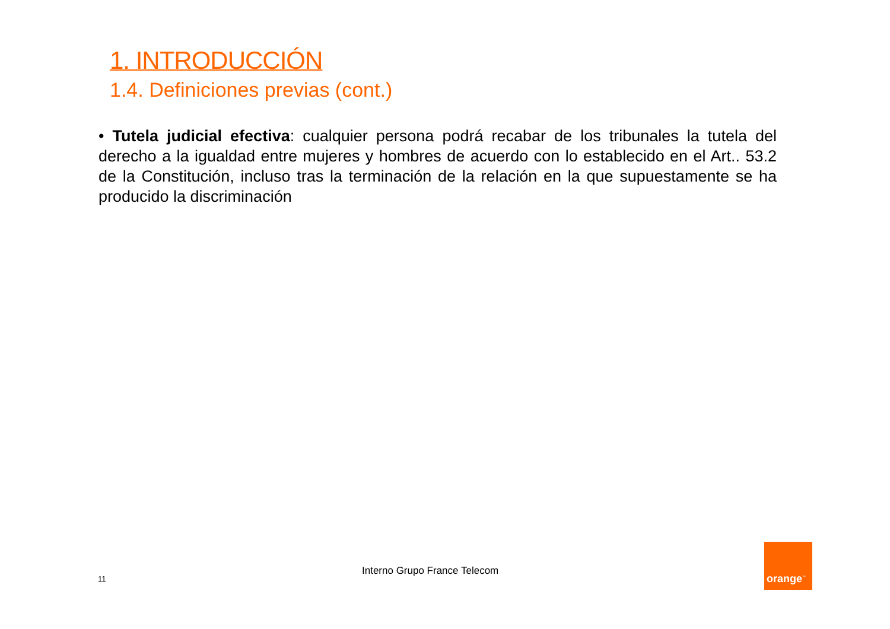1. INTRODUCCIÓN
1.4. Definiciones previas (cont.)
• Tutela judicial efectiva: cualquier persona podrá recabar de los tribunales la tutela del derecho a la igualdad entre mujeres y hombres de acuerdo con lo establecido en el Art.. 53.2 de la Constitución, incluso tras la terminación de la relación en la que supuestamente se ha producido la discriminación
11
Interno Grupo France Telecom
orange<sup>™</sup>